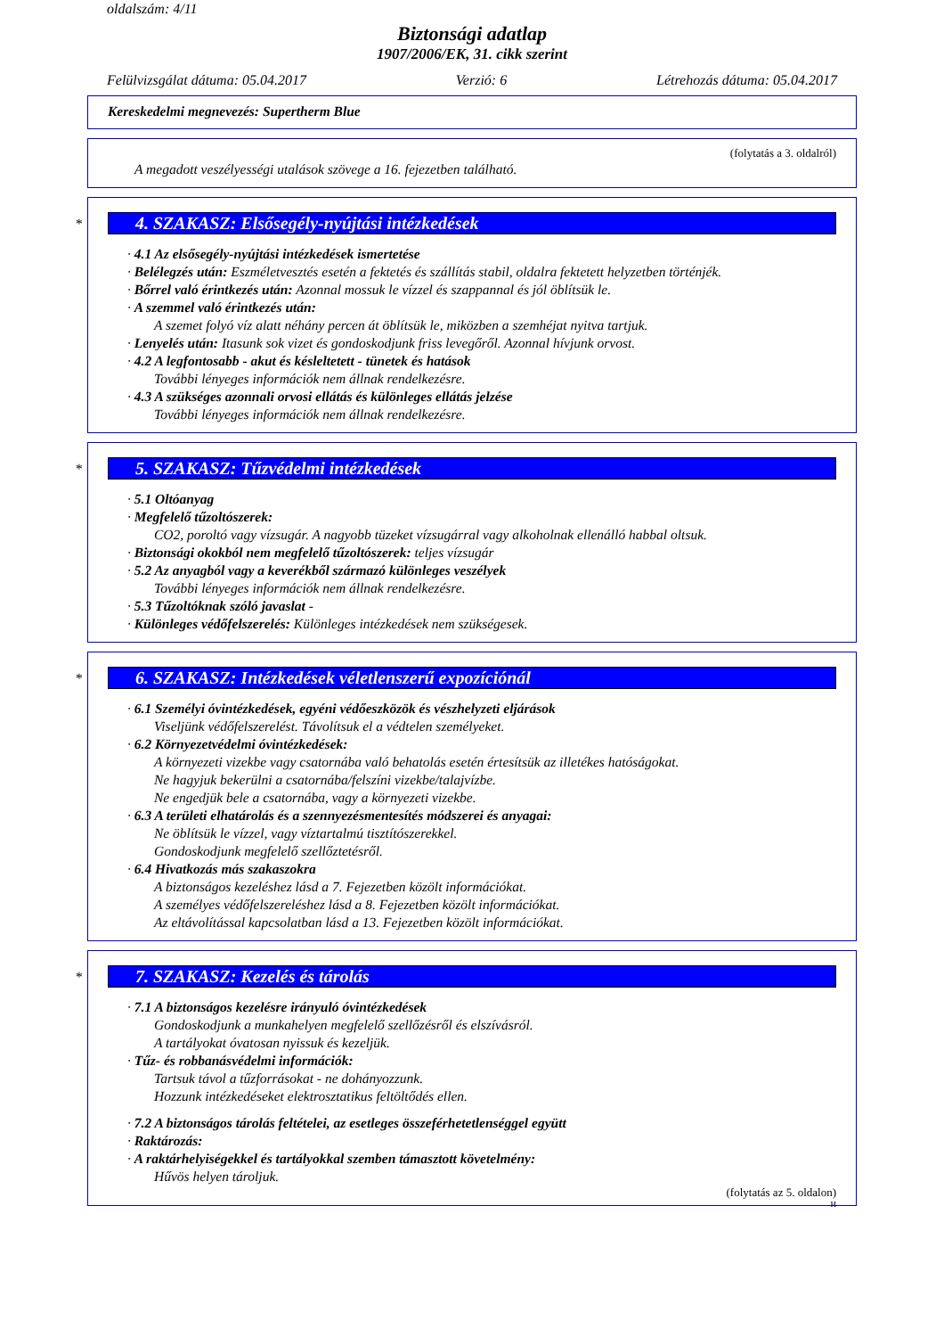oldalszám: 4/11
Biztonsági adatlap
1907/2006/EK, 31. cikk szerint
Felülvizsgálat dátuma: 05.04.2017 Verzió: 6 Létrehozás dátuma: 05.04.2017
Kereskedelmi megnevezés: Supertherm Blue
(folytatás a 3. oldalról)
A megadott veszélyességi utalások szövege a 16. fejezetben található.
*
4. SZAKASZ: Elsősegély-nyújtási intézkedések
· 4.1 Az elsősegély-nyújtási intézkedések ismertetése
· Belélegzés után: Eszméletvesztés esetén a fektetés és szállítás stabil, oldalra fektetett helyzetben történjék.
· Bőrrel való érintkezés után: Azonnal mossuk le vízzel és szappannal és jól öblítsük le.
· A szemmel való érintkezés után:
A szemet folyó víz alatt néhány percen át öblítsük le, miközben a szemhéjat nyitva tartjuk.
· Lenyelés után: Itasunk sok vizet és gondoskodjunk friss levegőről. Azonnal hívjunk orvost.
· 4.2 A legfontosabb - akut és késleltetett - tünetek és hatások
További lényeges információk nem állnak rendelkezésre.
· 4.3 A szükséges azonnali orvosi ellátás és különleges ellátás jelzése
További lényeges információk nem állnak rendelkezésre.
*
5. SZAKASZ: Tűzvédelmi intézkedések
· 5.1 Oltóanyag
· Megfelelő tűzoltószerek:
CO2, poroltó vagy vízsugár. A nagyobb tüzeket vízsugárral vagy alkoholnak ellenálló habbal oltsuk.
· Biztonsági okokból nem megfelelő tűzoltószerek: teljes vízsugár
· 5.2 Az anyagból vagy a keverékből származó különleges veszélyek
További lényeges információk nem állnak rendelkezésre.
· 5.3 Tűzoltóknak szóló javaslat -
· Különleges védőfelszerelés: Különleges intézkedések nem szükségesek.
*
6. SZAKASZ: Intézkedések véletlenszerű expozíciónál
· 6.1 Személyi óvintézkedések, egyéni védőeszközök és vészhelyzeti eljárások
Viseljünk védőfelszerelést. Távolítsuk el a védtelen személyeket.
· 6.2 Környezetvédelmi óvintézkedések:
A környezeti vizekbe vagy csatornába való behatolás esetén értesítsük az illetékes hatóságokat.
Ne hagyjuk bekerülni a csatornába/felszíni vizekbe/talajvízbe.
Ne engedjük bele a csatornába, vagy a környezeti vizekbe.
· 6.3 A területi elhatárolás és a szennyezésmentesítés módszerei és anyagai:
Ne öblítsük le vízzel, vagy víztartalmú tisztítószerekkel.
Gondoskodjunk megfelelő szellőztetésről.
· 6.4 Hivatkozás más szakaszokra
A biztonságos kezeléshez lásd a 7. Fejezetben közölt információkat.
A személyes védőfelszereléshez lásd a 8. Fejezetben közölt információkat.
Az eltávolítással kapcsolatban lásd a 13. Fejezetben közölt információkat.
*
7. SZAKASZ: Kezelés és tárolás
· 7.1 A biztonságos kezelésre irányuló óvintézkedések
Gondoskodjunk a munkahelyen megfelelő szellőzésről és elszívásról.
A tartályokat óvatosan nyissuk és kezeljük.
· Tűz- és robbanásvédelmi információk:
Tartsuk távol a tűzforrásokat - ne dohányozzunk.
Hozzunk intézkedéseket elektrosztatikus feltöltődés ellen.
· 7.2 A biztonságos tárolás feltételei, az esetleges összeférhetetlenséggel együtt
· Raktározás:
· A raktárhelyiségekkel és tartályokkal szemben támasztott követelmény:
Hűvös helyen tároljuk.
(folytatás az 5. oldalon)
H